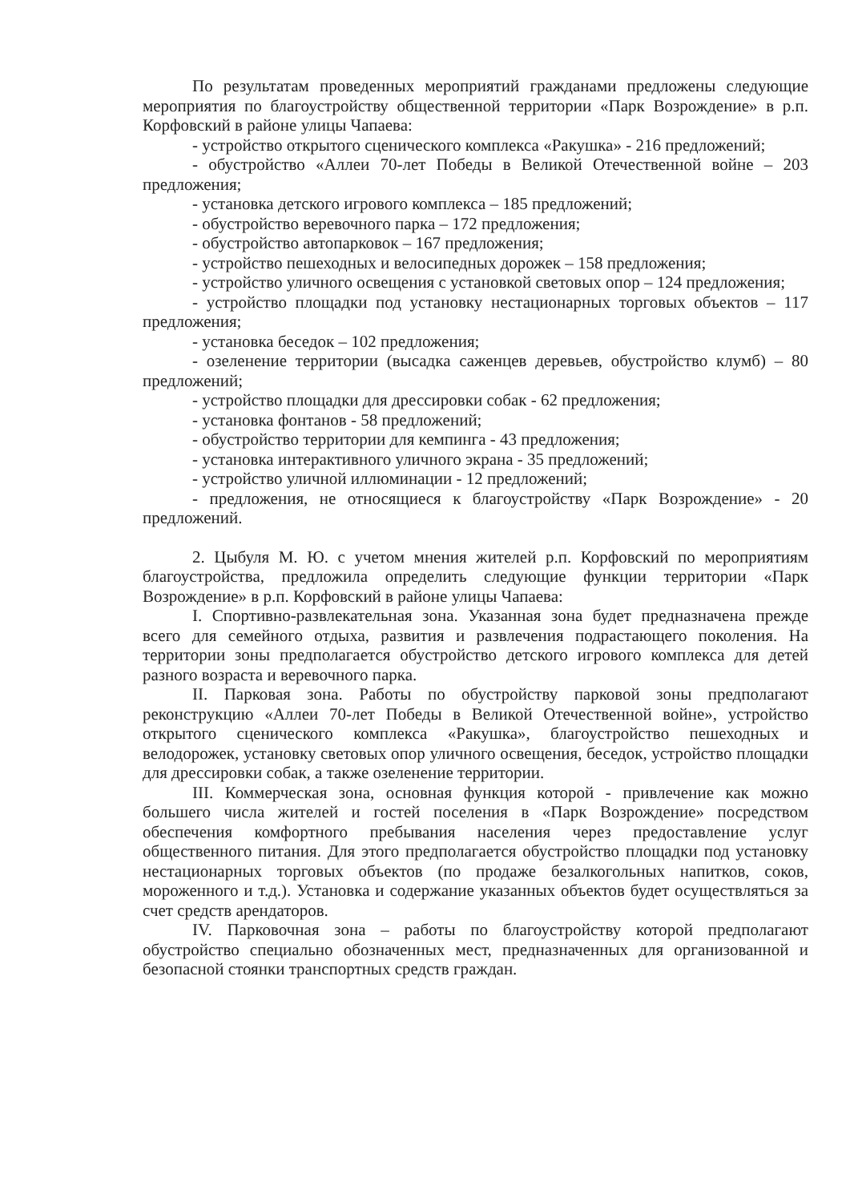По результатам проведенных мероприятий гражданами предложены следующие мероприятия по благоустройству общественной территории «Парк Возрождение» в р.п. Корфовский в районе улицы Чапаева:
- устройство открытого сценического комплекса «Ракушка» - 216 предложений;
- обустройство «Аллеи 70-лет Победы в Великой Отечественной войне – 203 предложения;
- установка детского игрового комплекса – 185 предложений;
- обустройство веревочного парка – 172 предложения;
- обустройство автопарковок – 167 предложения;
- устройство пешеходных и велосипедных дорожек – 158 предложения;
- устройство уличного освещения с установкой световых опор – 124 предложения;
- устройство площадки под установку нестационарных торговых объектов – 117 предложения;
- установка беседок – 102 предложения;
- озеленение территории (высадка саженцев деревьев, обустройство клумб) – 80 предложений;
- устройство площадки для дрессировки собак - 62 предложения;
- установка фонтанов - 58 предложений;
- обустройство территории для кемпинга - 43 предложения;
- установка интерактивного уличного экрана - 35 предложений;
- устройство уличной иллюминации - 12 предложений;
- предложения, не относящиеся к благоустройству «Парк Возрождение» - 20 предложений.
2. Цыбуля М. Ю. с учетом мнения жителей р.п. Корфовский по мероприятиям благоустройства, предложила определить следующие функции территории «Парк Возрождение» в р.п. Корфовский в районе улицы Чапаева:
I. Спортивно-развлекательная зона. Указанная зона будет предназначена прежде всего для семейного отдыха, развития и развлечения подрастающего поколения. На территории зоны предполагается обустройство детского игрового комплекса для детей разного возраста и веревочного парка.
II. Парковая зона. Работы по обустройству парковой зоны предполагают реконструкцию «Аллеи 70-лет Победы в Великой Отечественной войне», устройство открытого сценического комплекса «Ракушка», благоустройство пешеходных и велодорожек, установку световых опор уличного освещения, беседок, устройство площадки для дрессировки собак, а также озеленение территории.
III. Коммерческая зона, основная функция которой - привлечение как можно большего числа жителей и гостей поселения в «Парк Возрождение» посредством обеспечения комфортного пребывания населения через предоставление услуг общественного питания. Для этого предполагается обустройство площадки под установку нестационарных торговых объектов (по продаже безалкогольных напитков, соков, мороженного и т.д.). Установка и содержание указанных объектов будет осуществляться за счет средств арендаторов.
IV. Парковочная зона – работы по благоустройству которой предполагают обустройство специально обозначенных мест, предназначенных для организованной и безопасной стоянки транспортных средств граждан.